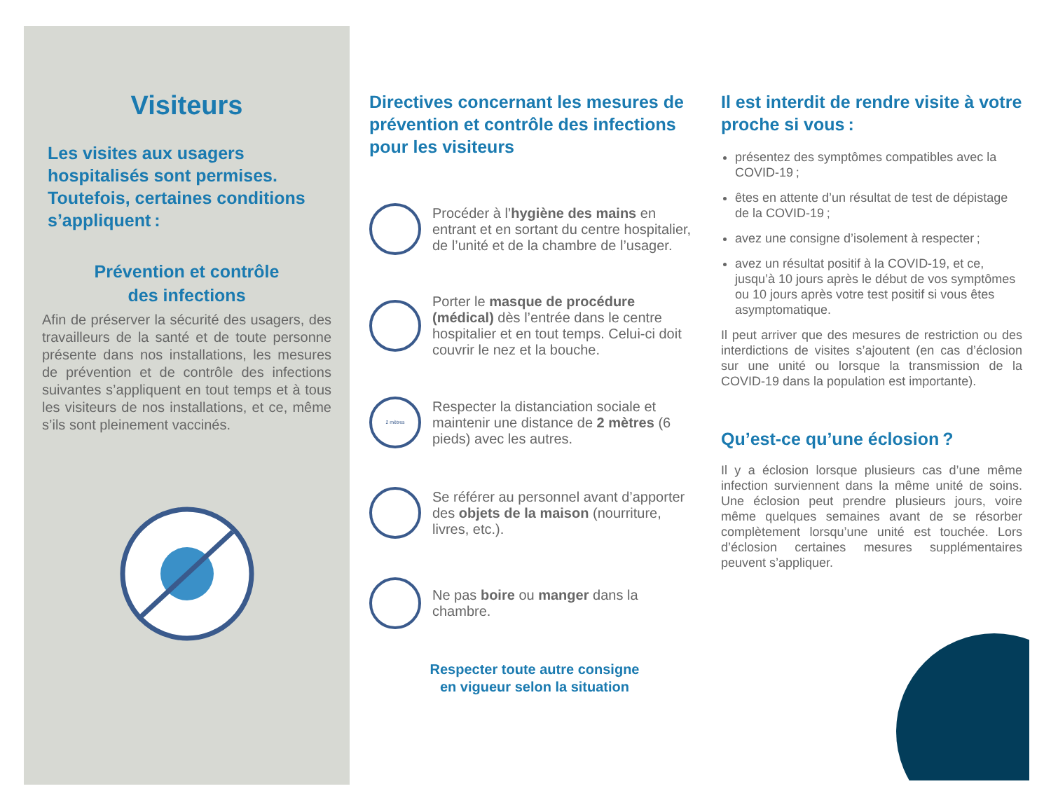Visiteurs
Les visites aux usagers hospitalisés sont permises. Toutefois, certaines conditions s’appliquent :
Prévention et contrôle
des infections
Afin de préserver la sécurité des usagers, des travailleurs de la santé et de toute personne présente dans nos installations, les mesures de prévention et de contrôle des infections suivantes s’appliquent en tout temps et à tous les visiteurs de nos installations, et ce, même s’ils sont pleinement vaccinés.
Directives concernant les mesures de prévention et contrôle des infections pour les visiteurs
Procéder à l’hygiène des mains en entrant et en sortant du centre hospitalier, de l’unité et de la chambre de l’usager.
Porter le masque de procédure (médical) dès l’entrée dans le centre hospitalier et en tout temps. Celui-ci doit couvrir le nez et la bouche.
2 mètres
Respecter la distanciation sociale et maintenir une distance de 2 mètres (6 pieds) avec les autres.
Se référer au personnel avant d’apporter des objets de la maison (nourriture, livres, etc.).
Ne pas boire ou manger dans la chambre.
Respecter toute autre consigne
en vigueur selon la situation
Il est interdit de rendre visite à votre proche si vous :
présentez des symptômes compatibles avec la COVID-19 ;
êtes en attente d’un résultat de test de dépistage de la COVID-19 ;
avez une consigne d’isolement à respecter ;
avez un résultat positif à la COVID-19, et ce, jusqu’à 10 jours après le début de vos symptômes ou 10 jours après votre test positif si vous êtes asymptomatique.
Il peut arriver que des mesures de restriction ou des interdictions de visites s’ajoutent (en cas d’éclosion sur une unité ou lorsque la transmission de la COVID-19 dans la population est importante).
Qu’est-ce qu’une éclosion ?
Il y a éclosion lorsque plusieurs cas d’une même infection surviennent dans la même unité de soins. Une éclosion peut prendre plusieurs jours, voire même quelques semaines avant de se résorber complètement lorsqu’une unité est touchée. Lors d’éclosion certaines mesures supplémentaires peuvent s’appliquer.